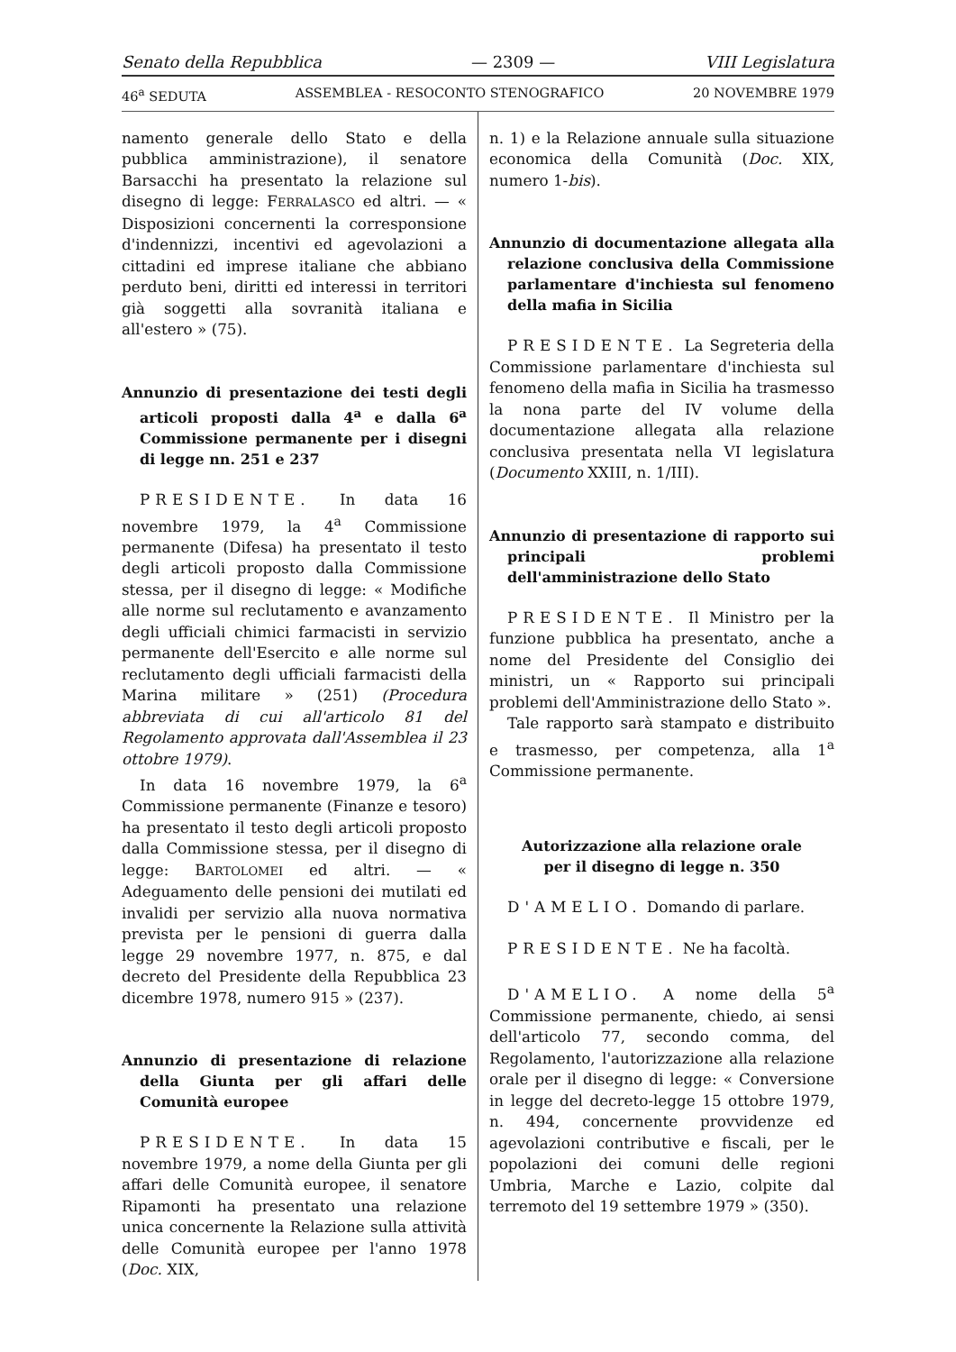Senato della Repubblica — 2309 — VIII Legislatura
46<sup>a</sup> SEDUTA ASSEMBLEA - RESOCONTO STENOGRAFICO 20 NOVEMBRE 1979
namento generale dello Stato e della pubblica amministrazione), il senatore Barsacchi ha presentato la relazione sul disegno di legge: FERRALASCO ed altri. — « Disposizioni concernenti la corresponsione d'indennizzi, incentivi ed agevolazioni a cittadini ed imprese italiane che abbiano perduto beni, diritti ed interessi in territori già soggetti alla sovranità italiana e all'estero » (75).
Annunzio di presentazione dei testi degli articoli proposti dalla 4<sup>a</sup> e dalla 6<sup>a</sup> Commissione permanente per i disegni di legge nn. 251 e 237
PRESIDENTE. In data 16 novembre 1979, la 4<sup>a</sup> Commissione permanente (Difesa) ha presentato il testo degli articoli proposto dalla Commissione stessa, per il disegno di legge: « Modifiche alle norme sul reclutamento e avanzamento degli ufficiali chimici farmacisti in servizio permanente dell'Esercito e alle norme sul reclutamento degli ufficiali farmacisti della Marina militare » (251) (Procedura abbreviata di cui all'articolo 81 del Regolamento approvata dall'Assemblea il 23 ottobre 1979).
In data 16 novembre 1979, la 6<sup>a</sup> Commissione permanente (Finanze e tesoro) ha presentato il testo degli articoli proposto dalla Commissione stessa, per il disegno di legge: BARTOLOMEI ed altri. — « Adeguamento delle pensioni dei mutilati ed invalidi per servizio alla nuova normativa prevista per le pensioni di guerra dalla legge 29 novembre 1977, n. 875, e dal decreto del Presidente della Repubblica 23 dicembre 1978, numero 915 » (237).
Annunzio di presentazione di relazione della Giunta per gli affari delle Comunità europee
PRESIDENTE. In data 15 novembre 1979, a nome della Giunta per gli affari delle Comunità europee, il senatore Ripamonti ha presentato una relazione unica concernente la Relazione sulla attività delle Comunità europee per l'anno 1978 (Doc. XIX,
n. 1) e la Relazione annuale sulla situazione economica della Comunità (Doc. XIX, numero 1-bis).
Annunzio di documentazione allegata alla relazione conclusiva della Commissione parlamentare d'inchiesta sul fenomeno della mafia in Sicilia
PRESIDENTE. La Segreteria della Commissione parlamentare d'inchiesta sul fenomeno della mafia in Sicilia ha trasmesso la nona parte del IV volume della documentazione allegata alla relazione conclusiva presentata nella VI legislatura (Documento XXIII, n. 1/III).
Annunzio di presentazione di rapporto sui principali problemi dell'amministrazione dello Stato
PRESIDENTE. Il Ministro per la funzione pubblica ha presentato, anche a nome del Presidente del Consiglio dei ministri, un « Rapporto sui principali problemi dell'Amministrazione dello Stato ».
Tale rapporto sarà stampato e distribuito e trasmesso, per competenza, alla 1<sup>a</sup> Commissione permanente.
Autorizzazione alla relazione orale
per il disegno di legge n. 350
D'AMELIO. Domando di parlare.
PRESIDENTE. Ne ha facoltà.
D'AMELIO. A nome della 5<sup>a</sup> Commissione permanente, chiedo, ai sensi dell'articolo 77, secondo comma, del Regolamento, l'autorizzazione alla relazione orale per il disegno di legge: « Conversione in legge del decreto-legge 15 ottobre 1979, n. 494, concernente provvidenze ed agevolazioni contributive e fiscali, per le popolazioni dei comuni delle regioni Umbria, Marche e Lazio, colpite dal terremoto del 19 settembre 1979 » (350).